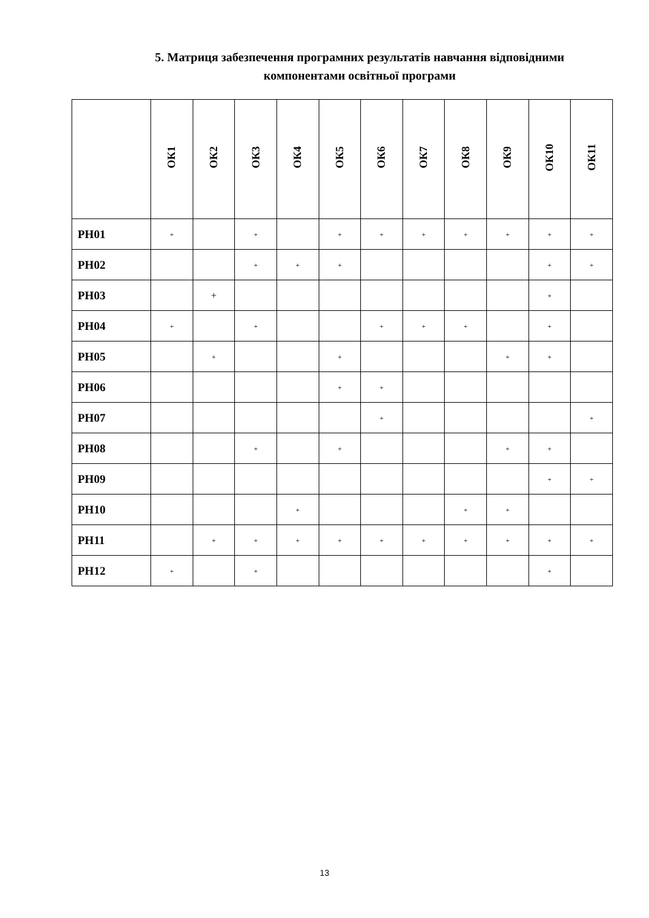5. Матриця забезпечення програмних результатів навчання відповідними
компонентами освітньої програми
| | ОК1 | ОК2 | ОК3 | ОК4 | ОК5 | ОК6 | ОК7 | ОК8 | ОК9 | ОК10 | ОК11 |
| --- | --- | --- | --- | --- | --- | --- | --- | --- | --- | --- | --- |
| РН01 | + | | + | | + | + | + | + | + | + | + |
| РН02 | | | + | + | + | | | | | + | + |
| РН03 | | + | | | | | | | | + | |
| РН04 | + | | + | | | + | + | + | | + | |
| РН05 | | + | | | + | | | | + | + | |
| РН06 | | | | | + | + | | | | | |
| РН07 | | | | | | + | | | | | + |
| РН08 | | | + | | + | | | | + | + | |
| РН09 | | | | | | | | | | + | + |
| РН10 | | | | + | | | | + | + | | |
| РН11 | | + | + | + | + | + | + | + | + | + | + |
| РН12 | + | | + | | | | | | | + | |
13